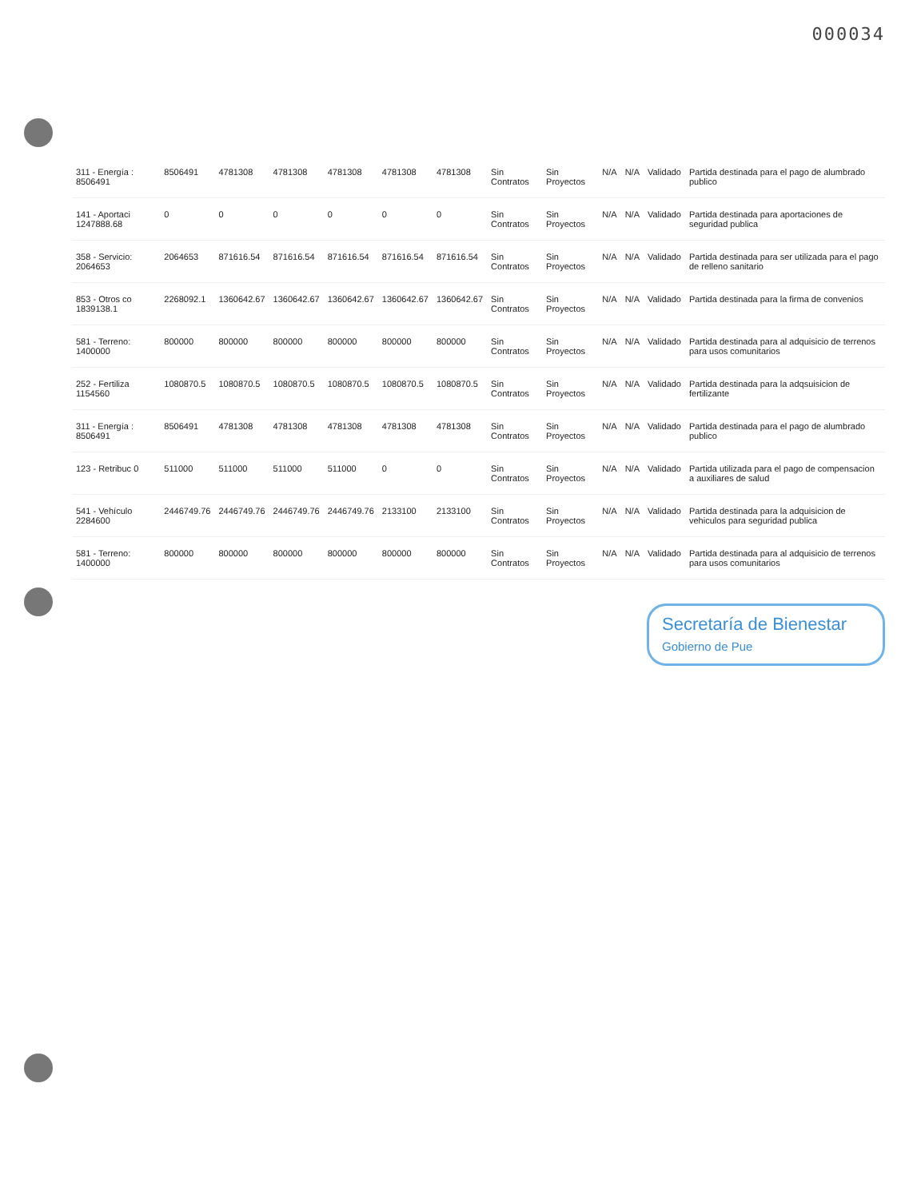000034
| 311 - Energía : 8506491 | 8506491 | 4781308 | 4781308 | 4781308 | 4781308 | 4781308 | Sin Contratos | Sin Proyectos | N/A | N/A | Validado | Partida destinada para el pago de alumbrado publico |
| 141 - Aportaci 1247888.68 | 0 | 0 | 0 | 0 | 0 | 0 | Sin Contratos | Sin Proyectos | N/A | N/A | Validado | Partida destinada para aportaciones de seguridad publica |
| 358 - Servicio: 2064653 | 2064653 | 871616.54 | 871616.54 | 871616.54 | 871616.54 | 871616.54 | Sin Contratos | Sin Proyectos | N/A | N/A | Validado | Partida destinada para ser utilizada para el pago de relleno sanitario |
| 853 - Otros co 1839138.1 | 2268092.1 | 1360642.67 | 1360642.67 | 1360642.67 | 1360642.67 | 1360642.67 | Sin Contratos | Sin Proyectos | N/A | N/A | Validado | Partida destinada para la firma de convenios |
| 581 - Terreno: 1400000 | 800000 | 800000 | 800000 | 800000 | 800000 | 800000 | Sin Contratos | Sin Proyectos | N/A | N/A | Validado | Partida destinada para al adquisicio de terrenos para usos comunitarios |
| 252 - Fertiliza 1154560 | 1080870.5 | 1080870.5 | 1080870.5 | 1080870.5 | 1080870.5 | 1080870.5 | Sin Contratos | Sin Proyectos | N/A | N/A | Validado | Partida destinada para la adqsuisicion de fertilizante |
| 311 - Energía : 8506491 | 8506491 | 4781308 | 4781308 | 4781308 | 4781308 | 4781308 | Sin Contratos | Sin Proyectos | N/A | N/A | Validado | Partida destinada para el pago de alumbrado publico |
| 123 - Retribuc 0 | 511000 | 511000 | 511000 | 511000 | 0 | 0 | Sin Contratos | Sin Proyectos | N/A | N/A | Validado | Partida utilizada para el pago de compensacion a auxiliares de salud |
| 541 - Vehículo 2284600 | 2446749.76 | 2446749.76 | 2446749.76 | 2446749.76 | 2133100 | 2133100 | Sin Contratos | Sin Proyectos | N/A | N/A | Validado | Partida destinada para la adquisicion de vehiculos para seguridad publica |
| 581 - Terreno: 1400000 | 800000 | 800000 | 800000 | 800000 | 800000 | 800000 | Sin Contratos | Sin Proyectos | N/A | N/A | Validado | Partida destinada para al adquisicio de terrenos para usos comunitarios |
Secretaría de Bienestar
Gobierno de Pue